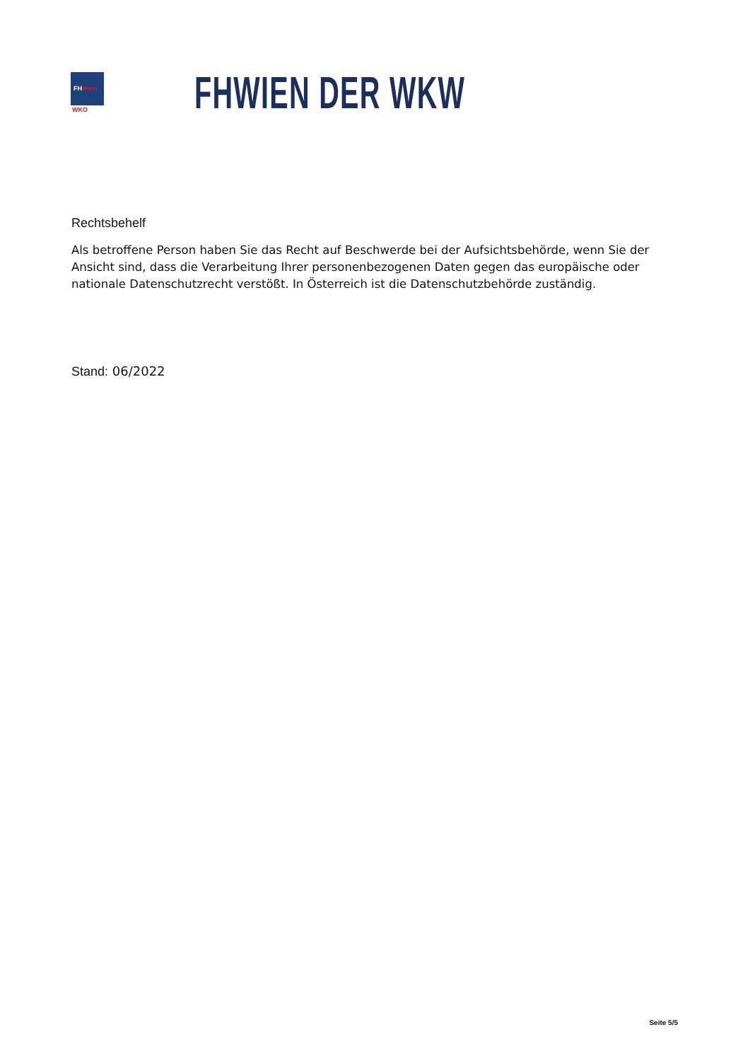FHWien
WKO
FHWIEN DER WKW
Rechtsbehelf
Als betroffene Person haben Sie das Recht auf Beschwerde bei der Aufsichtsbehörde, wenn Sie der Ansicht sind, dass die Verarbeitung Ihrer personenbezogenen Daten gegen das europäische oder nationale Datenschutzrecht verstößt. In Österreich ist die Datenschutzbehörde zuständig.
Stand: 06/2022
Seite 5/5